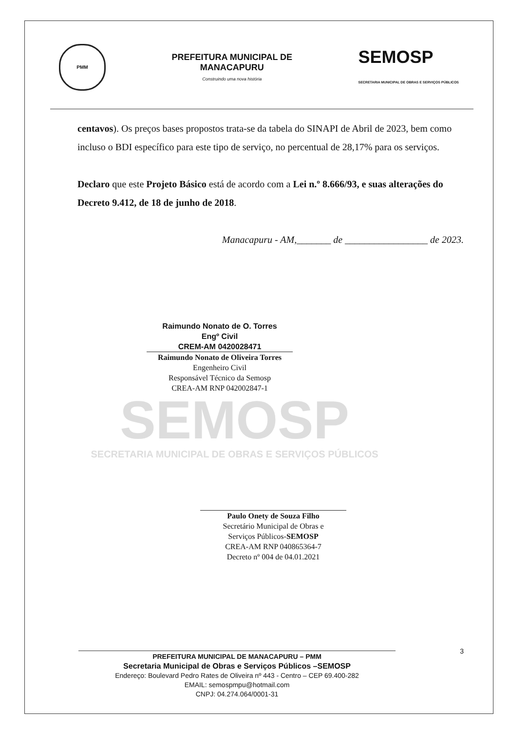PMM
PREFEITURA MUNICIPAL DE
MANACAPURU
Construindo uma nova história
SEMOSP
SECRETARIA MUNICIPAL DE OBRAS E SERVIÇOS PÚBLICOS
centavos). Os preços bases propostos trata-se da tabela do SINAPI de Abril de 2023, bem como incluso o BDI específico para este tipo de serviço, no percentual de 28,17% para os serviços.
Declaro que este Projeto Básico está de acordo com a Lei n.º 8.666/93, e suas alterações do Decreto 9.412, de 18 de junho de 2018.
Manacapuru - AM,_______ de _________________ de 2023.
Raimundo Nonato de O. Torres
Engº Civil
CREM-AM 0420028471
Raimundo Nonato de Oliveira Torres
Engenheiro Civil
Responsável Técnico da Semosp
CREA-AM RNP 042002847-1
SEMOSP
SECRETARIA MUNICIPAL DE OBRAS E SERVIÇOS PÚBLICOS
Paulo Onety de Souza Filho
Secretário Municipal de Obras e
Serviços Públicos-SEMOSP
CREA-AM RNP 040865364-7
Decreto nº 004 de 04.01.2021
PREFEITURA MUNICIPAL DE MANACAPURU – PMM
Secretaria Municipal de Obras e Serviços Públicos –SEMOSP
Endereço: Boulevard Pedro Rates de Oliveira nº 443 - Centro – CEP 69.400-282
EMAIL: semospmpu@hotmail.com
CNPJ: 04.274.064/0001-31
3